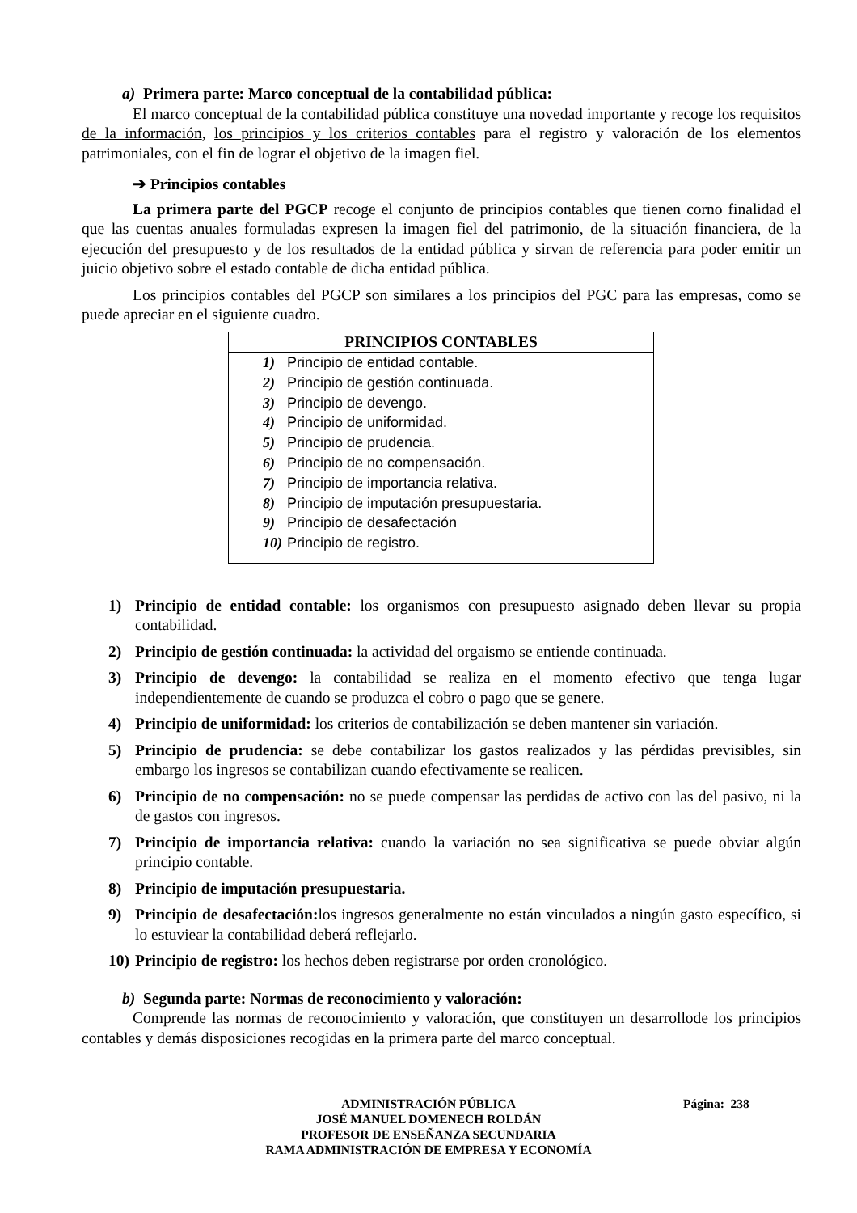a) Primera parte: Marco conceptual de la contabilidad pública:
El marco conceptual de la contabilidad pública constituye una novedad importante y recoge los requisitos de la información, los principios y los criterios contables para el registro y valoración de los elementos patrimoniales, con el fin de lograr el objetivo de la imagen fiel.
➔ Principios contables
La primera parte del PGCP recoge el conjunto de principios contables que tienen corno finalidad el que las cuentas anuales formuladas expresen la imagen fiel del patrimonio, de la situación financiera, de la ejecución del presupuesto y de los resultados de la entidad pública y sirvan de referencia para poder emitir un juicio objetivo sobre el estado contable de dicha entidad pública.
Los principios contables del PGCP son similares a los principios del PGC para las empresas, como se puede apreciar en el siguiente cuadro.
| PRINCIPIOS CONTABLES | |
| --- | --- |
| 1) | Principio de entidad contable. |
| 2) | Principio de gestión continuada. |
| 3) | Principio de devengo. |
| 4) | Principio de uniformidad. |
| 5) | Principio de prudencia. |
| 6) | Principio de no compensación. |
| 7) | Principio de importancia relativa. |
| 8) | Principio de imputación presupuestaria. |
| 9) | Principio de desafectación |
| 10) | Principio de registro. |
1) Principio de entidad contable: los organismos con presupuesto asignado deben llevar su propia contabilidad.
2) Principio de gestión continuada: la actividad del orgaismo se entiende continuada.
3) Principio de devengo: la contabilidad se realiza en el momento efectivo que tenga lugar independientemente de cuando se produzca el cobro o pago que se genere.
4) Principio de uniformidad: los criterios de contabilización se deben mantener sin variación.
5) Principio de prudencia: se debe contabilizar los gastos realizados y las pérdidas previsibles, sin embargo los ingresos se contabilizan cuando efectivamente se realicen.
6) Principio de no compensación: no se puede compensar las perdidas de activo con las del pasivo, ni la de gastos con ingresos.
7) Principio de importancia relativa: cuando la variación no sea significativa se puede obviar algún principio contable.
8) Principio de imputación presupuestaria.
9) Principio de desafectación: los ingresos generalmente no están vinculados a ningún gasto específico, si lo estuviear la contabilidad deberá reflejarlo.
10) Principio de registro: los hechos deben registrarse por orden cronológico.
b) Segunda parte: Normas de reconocimiento y valoración:
Comprende las normas de reconocimiento y valoración, que constituyen un desarrollode los principios contables y demás disposiciones recogidas en la primera parte del marco conceptual.
ADMINISTRACIÓN PÚBLICA Página: 238
JOSÉ MANUEL DOMENECH ROLDÁN
PROFESOR DE ENSEÑANZA SECUNDARIA
RAMA ADMINISTRACIÓN DE EMPRESA Y ECONOMÍA